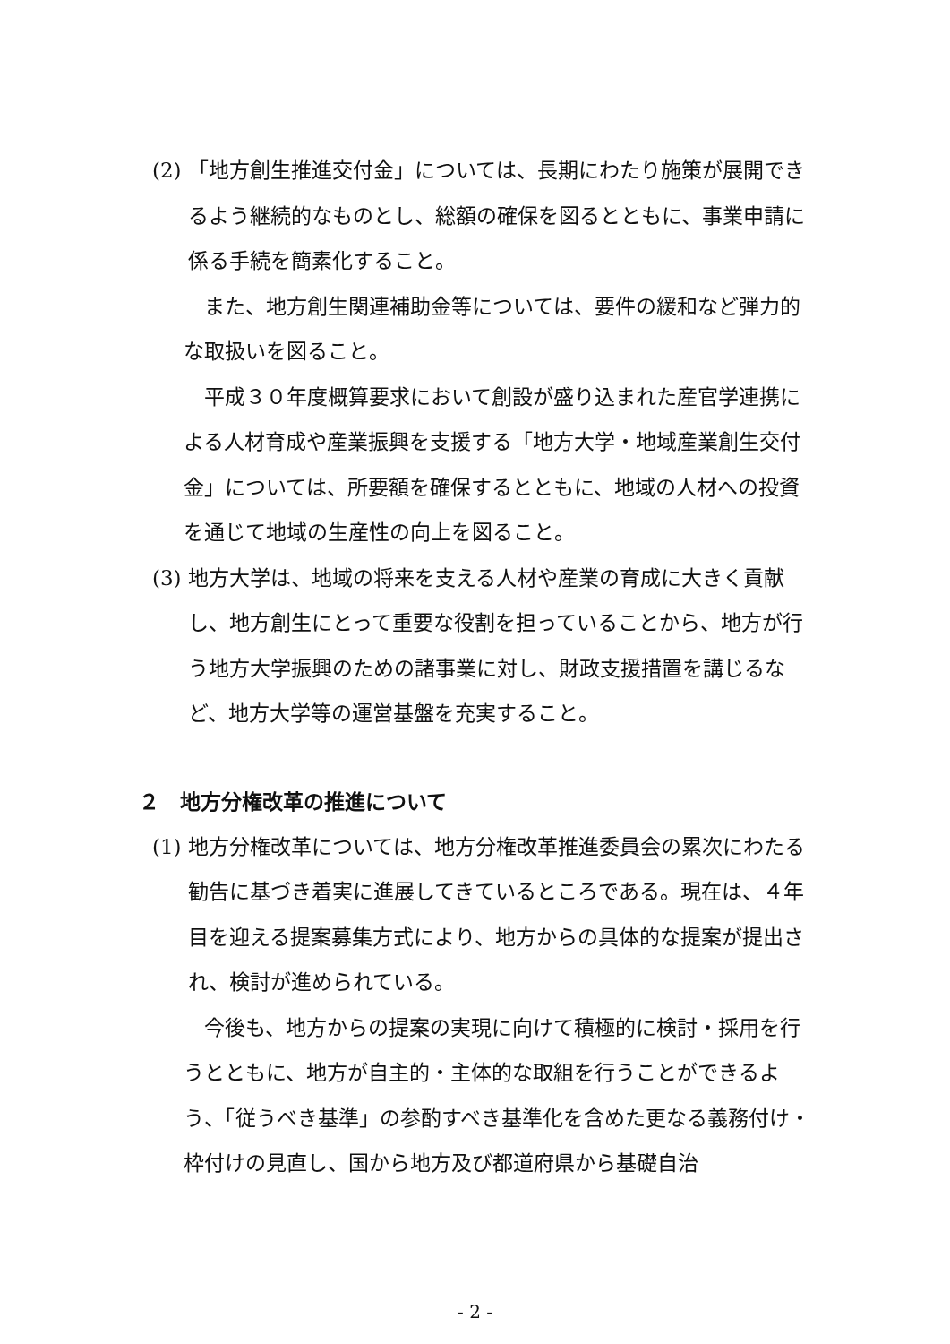(2)
「地方創生推進交付金」については、長期にわたり施策が展開できるよう継続的なものとし、総額の確保を図るとともに、事業申請に係る手続を簡素化すること。
　また、地方創生関連補助金等については、要件の緩和など弾力的な取扱いを図ること。
　平成３０年度概算要求において創設が盛り込まれた産官学連携による人材育成や産業振興を支援する「地方大学・地域産業創生交付金」については、所要額を確保するとともに、地域の人材への投資を通じて地域の生産性の向上を図ること。
(3)
地方大学は、地域の将来を支える人材や産業の育成に大きく貢献し、地方創生にとって重要な役割を担っていることから、地方が行う地方大学振興のための諸事業に対し、財政支援措置を講じるなど、地方大学等の運営基盤を充実すること。
２　地方分権改革の推進について
(1)
地方分権改革については、地方分権改革推進委員会の累次にわたる勧告に基づき着実に進展してきているところである。現在は、４年目を迎える提案募集方式により、地方からの具体的な提案が提出され、検討が進められている。
　今後も、地方からの提案の実現に向けて積極的に検討・採用を行うとともに、地方が自主的・主体的な取組を行うことができるよう、「従うべき基準」の参酌すべき基準化を含めた更なる義務付け・枠付けの見直し、国から地方及び都道府県から基礎自治
- 2 -